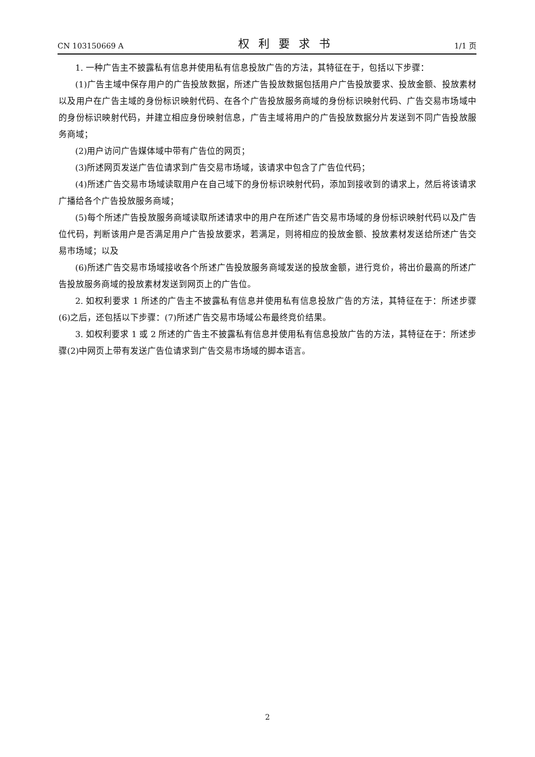CN 103150669 A 权利要求书 1/1 页
1. 一种广告主不披露私有信息并使用私有信息投放广告的方法，其特征在于，包括以下步骤：
(1)广告主域中保存用户的广告投放数据，所述广告投放数据包括用户广告投放要求、投放金额、投放素材以及用户在广告主域的身份标识映射代码、在各个广告投放服务商域的身份标识映射代码、广告交易市场域中的身份标识映射代码，并建立相应身份映射信息，广告主域将用户的广告投放数据分片发送到不同广告投放服务商域；
(2)用户访问广告媒体域中带有广告位的网页；
(3)所述网页发送广告位请求到广告交易市场域，该请求中包含了广告位代码；
(4)所述广告交易市场域读取用户在自己域下的身份标识映射代码，添加到接收到的请求上，然后将该请求广播给各个广告投放服务商域；
(5)每个所述广告投放服务商域读取所述请求中的用户在所述广告交易市场域的身份标识映射代码以及广告位代码，判断该用户是否满足用户广告投放要求，若满足，则将相应的投放金额、投放素材发送给所述广告交易市场域；以及
(6)所述广告交易市场域接收各个所述广告投放服务商域发送的投放金额，进行竞价，将出价最高的所述广告投放服务商域的投放素材发送到网页上的广告位。
2. 如权利要求 1 所述的广告主不披露私有信息并使用私有信息投放广告的方法，其特征在于：所述步骤(6)之后，还包括以下步骤：(7)所述广告交易市场域公布最终竞价结果。
3. 如权利要求 1 或 2 所述的广告主不披露私有信息并使用私有信息投放广告的方法，其特征在于：所述步骤(2)中网页上带有发送广告位请求到广告交易市场域的脚本语言。
2